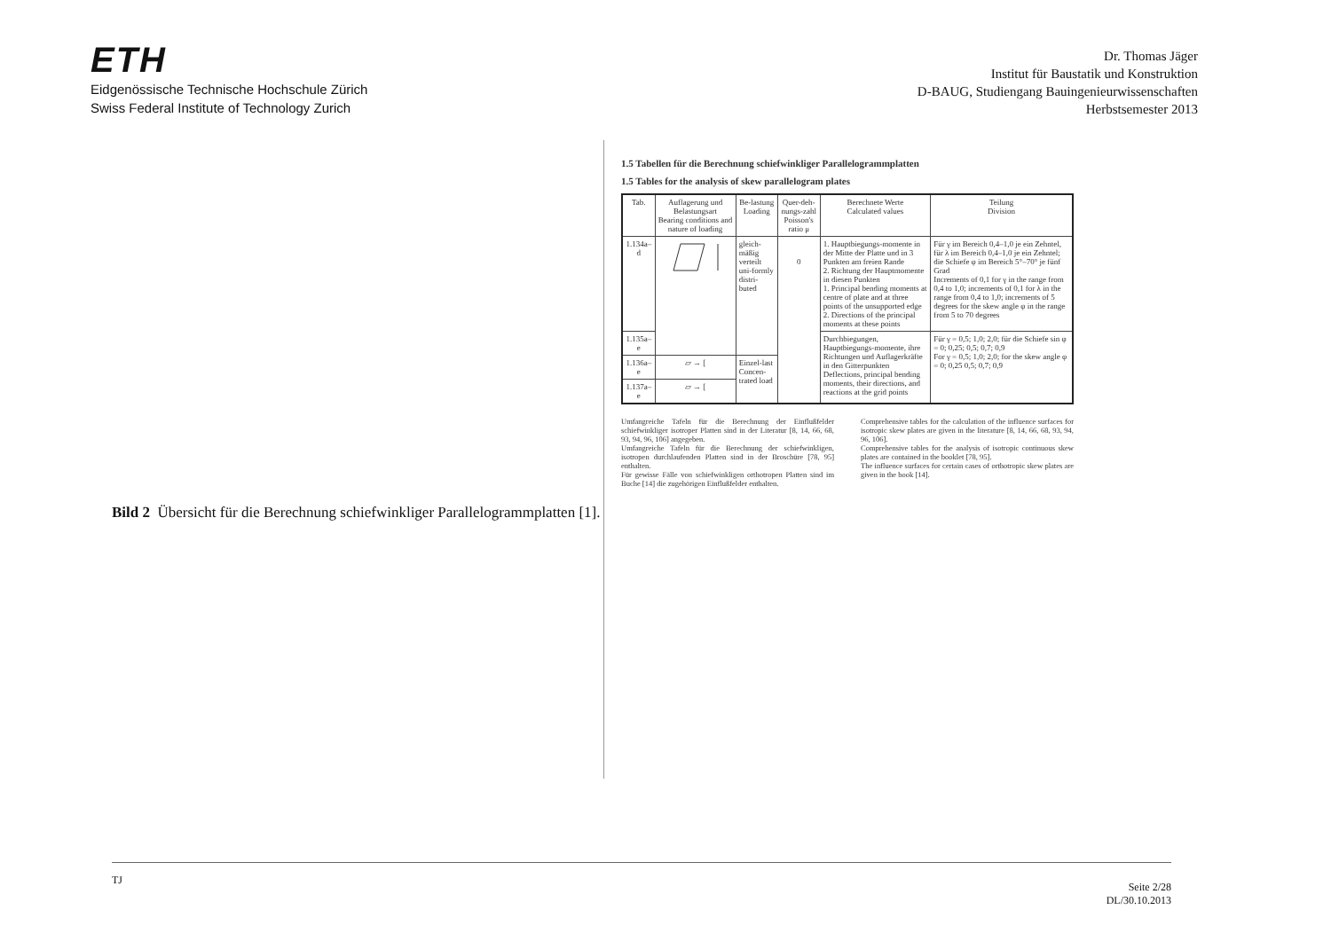ETH
Eidgenössische Technische Hochschule Zürich
Swiss Federal Institute of Technology Zurich
Dr. Thomas Jäger
Institut für Baustatik und Konstruktion
D-BAUG, Studiengang Bauingenieurwissenschaften
Herbstsemester 2013
1.5 Tabellen für die Berechnung schiefwinkliger Parallelogrammplatten
1.5 Tables for the analysis of skew parallelogram plates
| Tab. | Auflagerung und Belastungsart Bearing conditions and nature of loading | Be-lastung Loading | Quer-deh-nungs-zahl Poisson's ratio μ | Berechnete Werte Calculated values | Teilung Division |
| --- | --- | --- | --- | --- | --- |
| 1.134a–d | | gleich-mäßig verteilt uni-formly distri-buted | 0 | 1. Hauptbiegungs-momente in der Mitte der Platte und in 3 Punkten am freien Rande 2. Richtung der Hauptmomente in diesen Punkten 1. Principal bending moments at centre of plate and at three points of the unsupported edge 2. Directions of the principal moments at these points | Für γ im Bereich 0,4–1,0 je ein Zehntel, für λ im Bereich 0,4–1,0 je ein Zehntel; die Schiefe φ im Bereich 5°–70° je fünf Grad Increments of 0,1 for γ in the range from 0,4 to 1,0; increments of 0,1 for λ in the range from 0,4 to 1,0; increments of 5 degrees for the skew angle φ in the range from 5 to 70 degrees |
| 1.135a–e | | | | Durchbiegungen, Hauptbiegungs-momente, ihre Richtungen und Auflagerkräfte in den Gitterpunkten Deflections, principal bending moments, their directions, and reactions at the grid points | Für γ = 0,5; 1,0; 2,0; für die Schiefe sin φ = 0; 0,25; 0,5; 0,7; 0,9 For γ = 0,5; 1,0; 2,0; for the skew angle φ = 0; 0,25 0,5; 0,7; 0,9 |
| 1.136a–e | ▱ → [ | Einzel-last Concen-trated load | | | |
| 1.137a–e | ▱ → [ | | | | |
Umfangreiche Tafeln für die Berechnung der Einflußfelder schiefwinkliger isotroper Platten sind in der Literatur [8, 14, 66, 68, 93, 94, 96, 106] angegeben.
Umfangreiche Tafeln für die Berechnung der schiefwinkligen, isotropen durchlaufenden Platten sind in der Broschüre [78, 95] enthalten.
Für gewisse Fälle von schiefwinkligen orthotropen Platten sind im Buche [14] die zugehörigen Einflußfelder enthalten.
Comprehensive tables for the calculation of the influence surfaces for isotropic skew plates are given in the literature [8, 14, 66, 68, 93, 94, 96, 106].
Comprehensive tables for the analysis of isotropic continuous skew plates are contained in the booklet [78, 95].
The influence surfaces for certain cases of orthotropic skew plates are given in the book [14].
Bild 2 Übersicht für die Berechnung schiefwinkliger Parallelogrammplatten [1].
TJ Seite 2/28
DL/30.10.2013